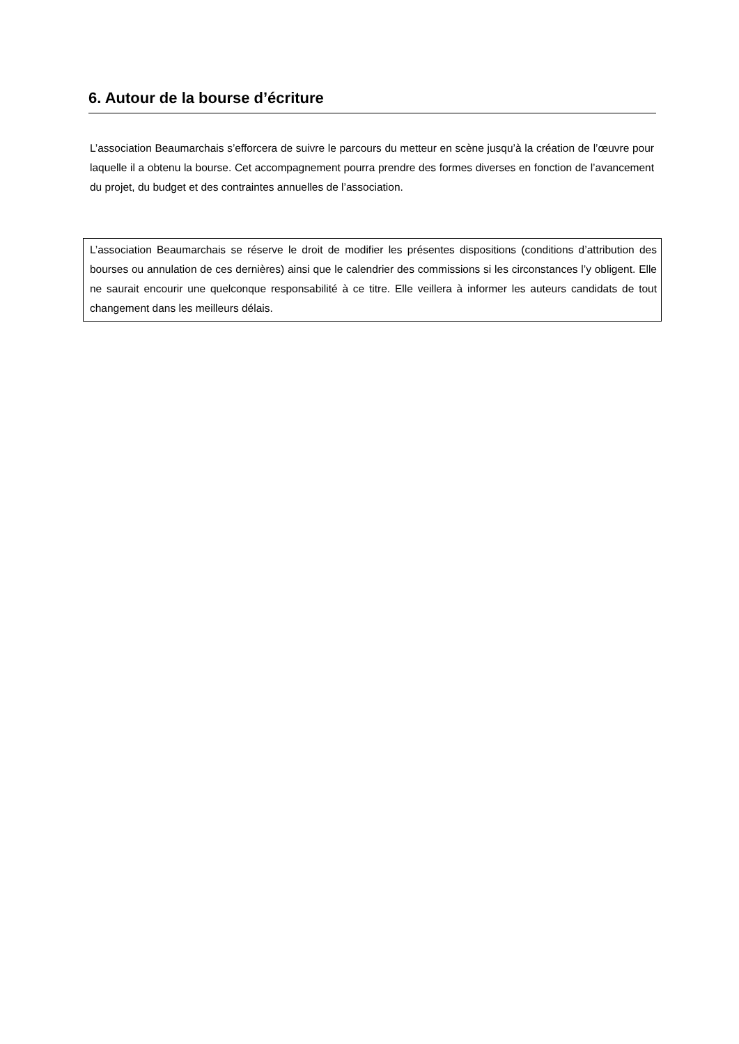6. Autour de la bourse d’écriture
L’association Beaumarchais s’efforcera de suivre le parcours du metteur en scène jusqu’à la création de l’œuvre pour laquelle il a obtenu la bourse. Cet accompagnement pourra prendre des formes diverses en fonction de l’avancement du projet, du budget et des contraintes annuelles de l’association.
L’association Beaumarchais se réserve le droit de modifier les présentes dispositions (conditions d’attribution des bourses ou annulation de ces dernières) ainsi que le calendrier des commissions si les circonstances l’y obligent. Elle ne saurait encourir une quelconque responsabilité à ce titre. Elle veillera à informer les auteurs candidats de tout changement dans les meilleurs délais.